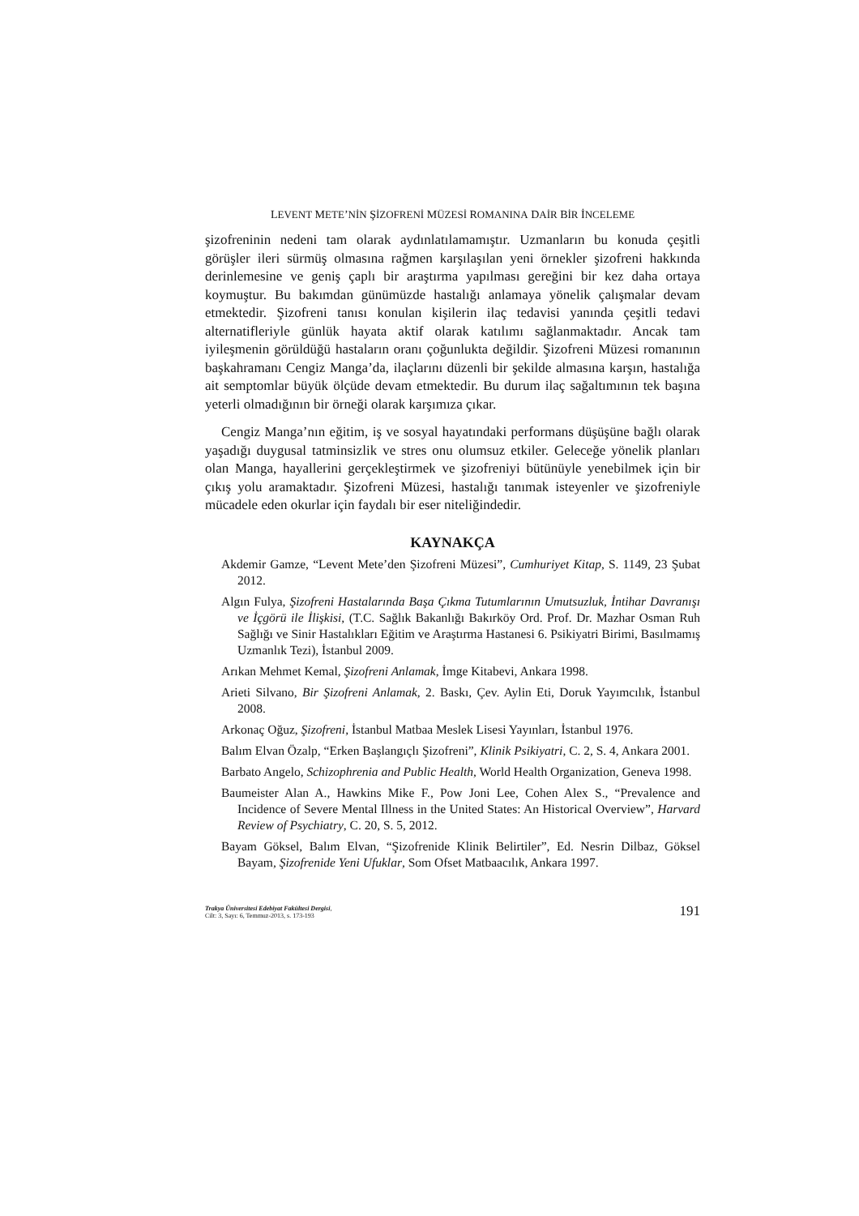LEVENT METE’NİN ŞİZOFRENİ MÜZESİ ROMANINA DAİR BİR İNCELEME
şizofreninin nedeni tam olarak aydınlatılamamıştır. Uzmanların bu konuda çeşitli görüşler ileri sürmüş olmasına rağmen karşılaşılan yeni örnekler şizofreni hakkında derinlemesine ve geniş çaplı bir araştırma yapılması gereğini bir kez daha ortaya koymuştur. Bu bakımdan günümüzde hastalığı anlamaya yönelik çalışmalar devam etmektedir. Şizofreni tanısı konulan kişilerin ilaç tedavisi yanında çeşitli tedavi alternatifleriyle günlük hayata aktif olarak katılımı sağlanmaktadır. Ancak tam iyileşmenin görüldüğü hastaların oranı çoğunlukta değildir. Şizofreni Müzesi romanının başkahramanı Cengiz Manga’da, ilaçlarını düzenli bir şekilde almasına karşın, hastalığa ait semptomlar büyük ölçüde devam etmektedir. Bu durum ilaç sağaltımının tek başına yeterli olmadığının bir örneği olarak karşımıza çıkar.
Cengiz Manga’nın eğitim, iş ve sosyal hayatındaki performans düşüşüne bağlı olarak yaşadığı duygusal tatminsizlik ve stres onu olumsuz etkiler. Geleceğe yönelik planları olan Manga, hayallerini gerçekleştirmek ve şizofreniyi bütünüyle yenebilmek için bir çıkış yolu aramaktadır. Şizofreni Müzesi, hastalığı tanımak isteyenler ve şizofreniyle mücadele eden okurlar için faydalı bir eser niteliğindedir.
KAYNAKÇA
Akdemir Gamze, “Levent Mete’den Şizofreni Müzesi”, Cumhuriyet Kitap, S. 1149, 23 Şubat 2012.
Algın Fulya, Şizofreni Hastalarında Başa Çıkma Tutumlarının Umutsuzluk, İntihar Davranışı ve İçgörü ile İlişkisi, (T.C. Sağlık Bakanlığı Bakırköy Ord. Prof. Dr. Mazhar Osman Ruh Sağlığı ve Sinir Hastalıkları Eğitim ve Araştırma Hastanesi 6. Psikiyatri Birimi, Basılmamış Uzmanlık Tezi), İstanbul 2009.
Arıkan Mehmet Kemal, Şizofreni Anlamak, İmge Kitabevi, Ankara 1998.
Arieti Silvano, Bir Şizofreni Anlamak, 2. Baskı, Çev. Aylin Eti, Doruk Yayımcılık, İstanbul 2008.
Arkonaç Oğuz, Şizofreni, İstanbul Matbaa Meslek Lisesi Yayınları, İstanbul 1976.
Balım Elvan Özalp, “Erken Başlangıçlı Şizofreni”, Klinik Psikiyatri, C. 2, S. 4, Ankara 2001.
Barbato Angelo, Schizophrenia and Public Health, World Health Organization, Geneva 1998.
Baumeister Alan A., Hawkins Mike F., Pow Joni Lee, Cohen Alex S., “Prevalence and Incidence of Severe Mental Illness in the United States: An Historical Overview”, Harvard Review of Psychiatry, C. 20, S. 5, 2012.
Bayam Göksel, Balım Elvan, “Şizofrenide Klinik Belirtiler”, Ed. Nesrin Dilbaz, Göksel Bayam, Şizofrenide Yeni Ufuklar, Som Ofset Matbaacılık, Ankara 1997.
Trakya Üniversitesi Edebiyat Fakültesi Dergisi,
Cilt: 3, Sayı: 6, Temmuz-2013, s. 173-193
191